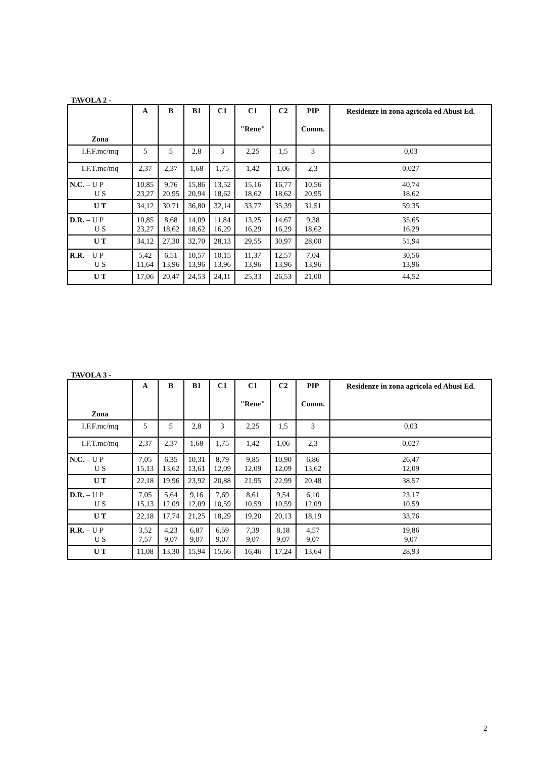TAVOLA 2 -
| Zona | A | B | B1 | C1 | C1 "Rene" | C2 | PIP Comm. | Residenze in zona agricola ed Abusi Ed. |
| --- | --- | --- | --- | --- | --- | --- | --- | --- |
| I.F.F.mc/mq | 5 | 5 | 2,8 | 3 | 2,25 | 1,5 | 3 | 0,03 |
| I.F.T.mc/mq | 2,37 | 2,37 | 1,68 | 1,75 | 1,42 | 1,06 | 2,3 | 0,027 |
| N.C. – U P U S | 10,85 23,27 | 9,76 20,95 | 15,86 20,94 | 13,52 18,62 | 15,16 18,62 | 16,77 18,62 | 10,56 20,95 | 40,74 18,62 |
| U T | 34,12 | 30,71 | 36,80 | 32,14 | 33,77 | 35,39 | 31,51 | 59,35 |
| D.R. – U P U S | 10,85 23,27 | 8,68 18,62 | 14,09 18,62 | 11,84 16,29 | 13,25 16,29 | 14,67 16,29 | 9,38 18,62 | 35,65 16,29 |
| U T | 34,12 | 27,30 | 32,70 | 28,13 | 29,55 | 30,97 | 28,00 | 51,94 |
| R.R. – U P U S | 5,42 11,64 | 6,51 13,96 | 10,57 13,96 | 10,15 13,96 | 11,37 13,96 | 12,57 13,96 | 7,04 13,96 | 30,56 13,96 |
| U T | 17,06 | 20,47 | 24,53 | 24,11 | 25,33 | 26,53 | 21,00 | 44,52 |
TAVOLA 3 -
| Zona | A | B | B1 | C1 | C1 "Rene" | C2 | PIP Comm. | Residenze in zona agricola ed Abusi Ed. |
| --- | --- | --- | --- | --- | --- | --- | --- | --- |
| I.F.F.mc/mq | 5 | 5 | 2,8 | 3 | 2,25 | 1,5 | 3 | 0,03 |
| I.F.T.mc/mq | 2,37 | 2,37 | 1,68 | 1,75 | 1,42 | 1,06 | 2,3 | 0,027 |
| N.C. – U P U S | 7,05 15,13 | 6,35 13,62 | 10,31 13,61 | 8,79 12,09 | 9,85 12,09 | 10,90 12,09 | 6,86 13,62 | 26,47 12,09 |
| U T | 22,18 | 19,96 | 23,92 | 20,88 | 21,95 | 22,99 | 20,48 | 38,57 |
| D.R. – U P U S | 7,05 15,13 | 5,64 12,09 | 9,16 12,09 | 7,69 10,59 | 8,61 10,59 | 9,54 10,59 | 6,10 12,09 | 23,17 10,59 |
| U T | 22,18 | 17,74 | 21,25 | 18,29 | 19,20 | 20,13 | 18,19 | 33,76 |
| R.R. – U P U S | 3,52 7,57 | 4,23 9,07 | 6,87 9,07 | 6,59 9,07 | 7,39 9,07 | 8,18 9,07 | 4,57 9,07 | 19,86 9,07 |
| U T | 11,08 | 13,30 | 15,94 | 15,66 | 16,46 | 17,24 | 13,64 | 28,93 |
2